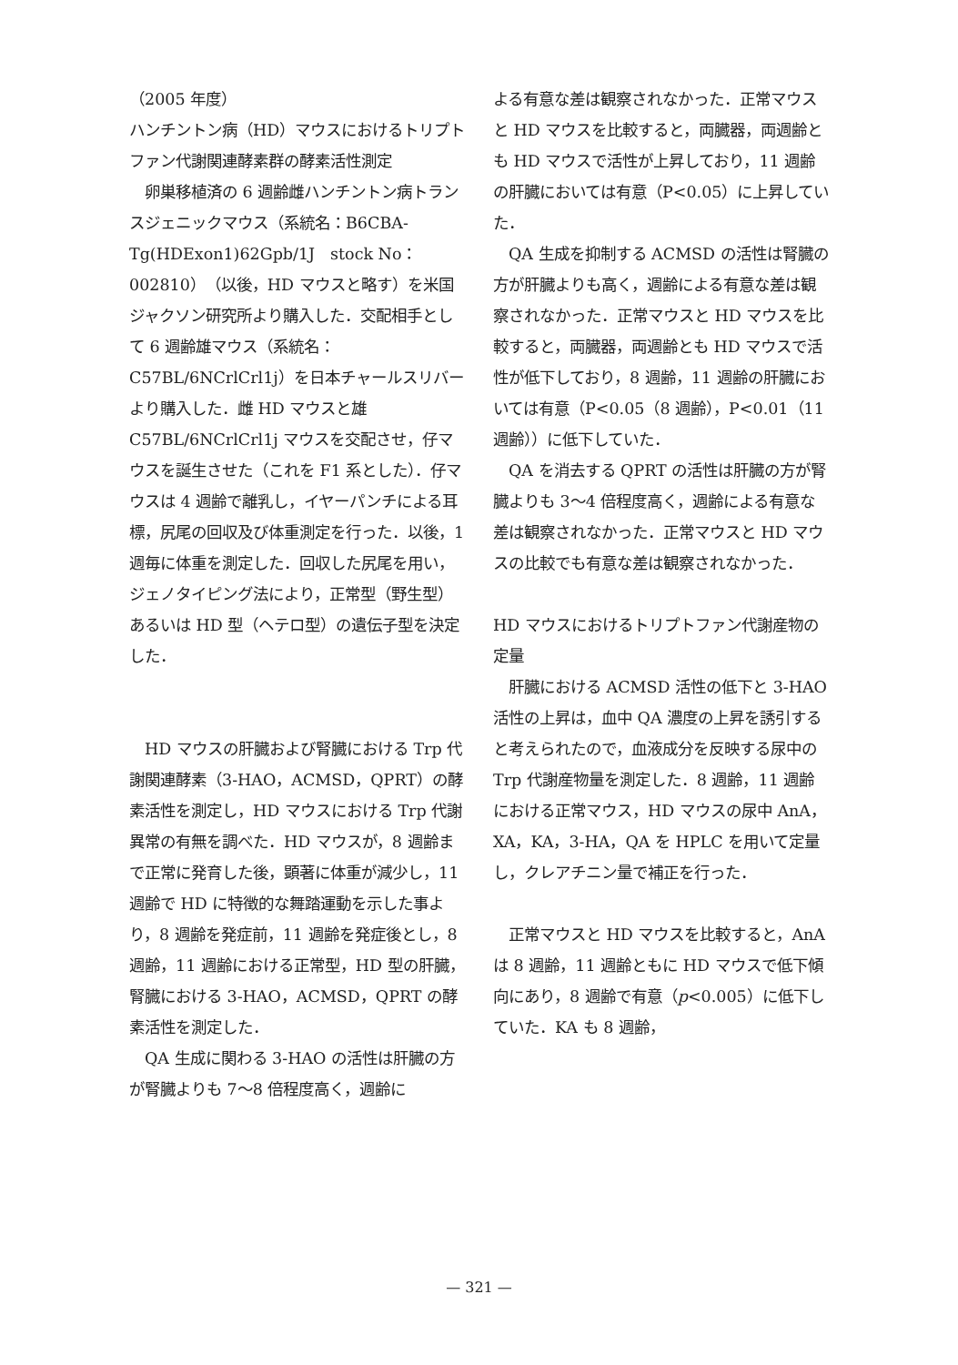（2005 年度）
ハンチントン病（HD）マウスにおけるトリプトファン代謝関連酵素群の酵素活性測定
　卵巣移植済の 6 週齢雌ハンチントン病トランスジェニックマウス（系統名：B6CBA-Tg(HDExon1)62Gpb/1J　stock No：002810）（以後，HD マウスと略す）を米国ジャクソン研究所より購入した．交配相手として 6 週齢雄マウス（系統名：C57BL/6NCrlCrl1j）を日本チャールスリバーより購入した．雌 HD マウスと雄 C57BL/6NCrlCrl1j マウスを交配させ，仔マウスを誕生させた（これを F1 系とした）．仔マウスは 4 週齢で離乳し，イヤーパンチによる耳標，尻尾の回収及び体重測定を行った．以後，1 週毎に体重を測定した．回収した尻尾を用い，ジェノタイピング法により，正常型（野生型）あるいは HD 型（ヘテロ型）の遺伝子型を決定した．
　HD マウスの肝臓および腎臓における Trp 代謝関連酵素（3-HAO，ACMSD，QPRT）の酵素活性を測定し，HD マウスにおける Trp 代謝異常の有無を調べた．HD マウスが，8 週齢まで正常に発育した後，顕著に体重が減少し，11 週齢で HD に特徴的な舞踏運動を示した事より，8 週齢を発症前，11 週齢を発症後とし，8 週齢，11 週齢における正常型，HD 型の肝臓，腎臓における 3-HAO，ACMSD，QPRT の酵素活性を測定した．
　QA 生成に関わる 3-HAO の活性は肝臓の方が腎臓よりも 7〜8 倍程度高く，週齢に
よる有意な差は観察されなかった．正常マウスと HD マウスを比較すると，両臓器，両週齢とも HD マウスで活性が上昇しており，11 週齢の肝臓においては有意（P<0.05）に上昇していた．
　QA 生成を抑制する ACMSD の活性は腎臓の方が肝臓よりも高く，週齢による有意な差は観察されなかった．正常マウスと HD マウスを比較すると，両臓器，両週齢とも HD マウスで活性が低下しており，8 週齢，11 週齢の肝臓においては有意（P<0.05（8 週齢），P<0.01（11 週齢））に低下していた．
　QA を消去する QPRT の活性は肝臓の方が腎臓よりも 3〜4 倍程度高く，週齢による有意な差は観察されなかった．正常マウスと HD マウスの比較でも有意な差は観察されなかった．
HD マウスにおけるトリプトファン代謝産物の定量
　肝臓における ACMSD 活性の低下と 3-HAO 活性の上昇は，血中 QA 濃度の上昇を誘引すると考えられたので，血液成分を反映する尿中の Trp 代謝産物量を測定した．8 週齢，11 週齢における正常マウス，HD マウスの尿中 AnA，XA，KA，3-HA，QA を HPLC を用いて定量し，クレアチニン量で補正を行った．
　正常マウスと HD マウスを比較すると，AnA は 8 週齢，11 週齢ともに HD マウスで低下傾向にあり，8 週齢で有意（p<0.005）に低下していた．KA も 8 週齢，
— 321 —